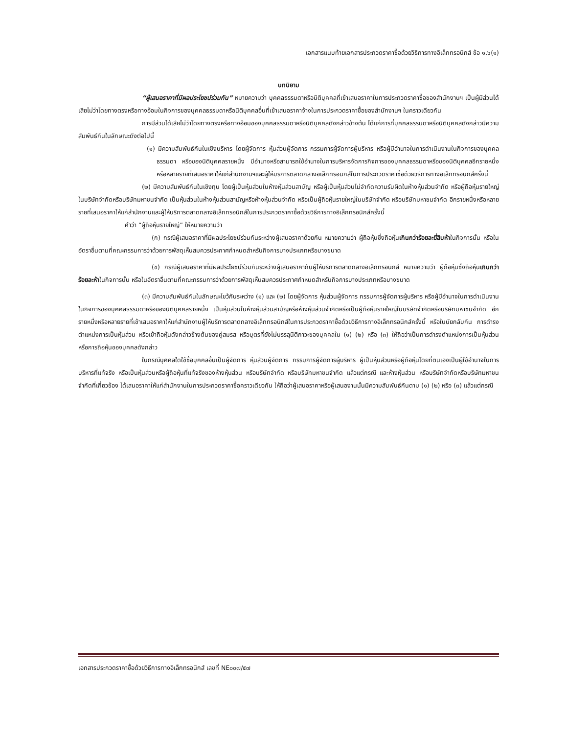เอกสารแนบท้ายเอกสารประกวดราคาซื้อด้วยวิธีการทางอิเล็กทรอนิกส์ ข้อ ๑.๖(๑)
บทนิยาม
“ผู้เสนอราคาที่มีผลประโยชน์ร่วมกัน” หมายความว่า บุคคลธรรมดาหรือนิติบุคคลที่เข้าเสนอราคาในการประกวดราคาซื้อของสำนักงานฯ เป็นผู้มีส่วนได้เสียไม่ว่าโดยทางตรงหรือทางอ้อมในกิจการของบุคคลธรรมดาหรือนิติบุคคลอื่นที่เข้าเสนอราคาจ้างในการประกวดราคาซื้อของสำนักงานฯ ในคราวเดียวกัน
การมีส่วนได้เสียไม่ว่าโดยทางตรงหรือทางอ้อมของบุคคลธรรมดาหรือนิติบุคคลดังกล่าวข้างต้น ได้แก่การที่บุคคลธรรมดาหรือนิติบุคคลดังกล่าวมีความสัมพันธ์กันในลักษณะดังต่อไปนี้
(๑) มีความสัมพันธ์กันในเชิงบริหาร โดยผู้จัดการ หุ้นส่วนผู้จัดการ กรรมการผู้จัดการผู้บริหาร หรือผู้มีอำนาจในการดำเนินงานในกิจการของบุคคลธรรมดา หรือของนิติบุคคลรายหนึ่ง มีอำนาจหรือสามารถใช้อำนาจในการบริหารจัดการกิจการของบุคคลธรรมดาหรือของนิติบุคคลอีกรายหนึ่งหรือหลายรายที่เสนอราคาให้แก่สำนักงานฯและผู้ให้บริการตลาดกลางอิเล็กทรอนิกส์ในการประกวดราคาซื้อด้วยวิธีการทางอิเล็กทรอนิกส์ครั้งนี้
(๒) มีความสัมพันธ์กันในเชิงทุน โดยผู้เป็นหุ้นส่วนในห้างหุ้นส่วนสามัญ หรือผู้เป็นหุ้นส่วนไม่จำกัดความรับผิดในห้างหุ้นส่วนจำกัด หรือผู้ถือหุ้นรายใหญ่ในบริษัทจำกัดหรือบริษัทมหาชนจำกัด เป็นหุ้นส่วนในห้างหุ้นส่วนสามัญหรือห้างหุ้นส่วนจำกัด หรือเป็นผู้ถือหุ้นรายใหญ่ในบริษัทจำกัด หรือบริษัทมหาชนจำกัด อีกรายหนึ่งหรือหลายรายที่เสนอราคาให้แก่สำนักงานและผู้ให้บริการตลาดกลางอิเล็กทรอนิกส์ในการประกวดราคาซื้อด้วยวิธีการทางอิเล็กทรอนิกส์ครั้งนี้
คำว่า “ผู้ถือหุ้นรายใหญ่” ให้หมายความว่า
(ก) กรณีผู้เสนอราคาที่มีผลประโยชน์ร่วมกันระหว่างผู้เสนอราคาด้วยกัน หมายความว่า ผู้ถือหุ้นซึ่งถือหุ้นเกินกว่าร้อยละยี่สิบห้าในกิจการนั้น หรือในอัตราอื่นตามที่คณะกรรมการว่าด้วยการพัสดุเห็นสมควรประกาศกำหนดสำหรับกิจการบางประเภทหรือบางขนาด
(ข) กรณีผู้เสนอราคาที่มีผลประโยชน์ร่วมกันระหว่างผู้เสนอราคากับผู้ให้บริการตลาดกลางอิเล็กทรอนิกส์ หมายความว่า ผู้ถือหุ้นซึ่งถือหุ้นเกินกว่าร้อยละห้าในกิจการนั้น หรือในอัตราอื่นตามที่คณะกรรมการว่าด้วยการพัสดุเห็นสมควรประกาศกำหนดสำหรับกิจการบางประเภทหรือบางขนาด
(๓) มีความสัมพันธ์กันในลักษณะไขว้กันระหว่าง (๑) และ (๒) โดยผู้จัดการ หุ้นส่วนผู้จัดการ กรรมการผู้จัดการผู้บริหาร หรือผู้มีอำนาจในการดำเนินงานในกิจการของบุคคลธรรมดาหรือของนิติบุคคลรายหนึ่ง เป็นหุ้นส่วนในห้างหุ้นส่วนสามัญหรือห้างหุ้นส่วนจำกัดหรือเป็นผู้ถือหุ้นรายใหญ่ในบริษัทจำกัดหรือบริษัทมหาชนจำกัด อีกรายหนึ่งหรือหลายรายที่เข้าเสนอราคาให้แก่สำนักงานผู้ให้บริการตลาดกลางอิเล็กทรอนิกส์ในการประกวดราคาซื้อด้วยวิธีการทางอิเล็กทรอนิกส์ครั้งนี้ หรือในนัยกลับกัน การดำรงตำแหน่งการเป็นหุ้นส่วน หรือเข้าถือหุ้นดังกล่าวข้างต้นของคู่สมรส หรือบุตรที่ยังไม่บรรลุนิติภาวะของบุคคลใน (๑) (๒) หรือ (๓) ให้ถือว่าเป็นการดำรงตำแหน่งการเป็นหุ้นส่วน หรือการถือหุ้นของบุคคลดังกล่าว
ในกรณีบุคคลใดใช้ชื่อบุคคลอื่นเป็นผู้จัดการ หุ้นส่วนผู้จัดการ กรรมการผู้จัดการผู้บริหาร ผู้เป็นหุ้นส่วนหรือผู้ถือหุ้นโดยที่ตนเองเป็นผู้ใช้อำนาจในการบริหารที่แท้จริง หรือเป็นหุ้นส่วนหรือผู้ถือหุ้นที่แท้จริงของห้างหุ้นส่วน หรือบริษัทจำกัด หรือบริษัทมหาชนจำกัด แล้วแต่กรณี และห้างหุ้นส่วน หรือบริษัทจำกัดหรือบริษัทมหาชนจำกัดที่เกี่ยวข้อง ได้เสนอราคาให้แก่สำนักงานในการประกวดราคาซื้อคราวเดียวกัน ให้ถือว่าผู้เสนอราคาหรือผู้เสนองานนั้นมีความสัมพันธ์กันตาม (๑) (๒) หรือ (๓) แล้วแต่กรณี
เอกสารประกวดราคาซื้อด้วยวิธีการทางอิเล็กทรอนิกส์ เลขที่ NE๐๐๗/๕๗